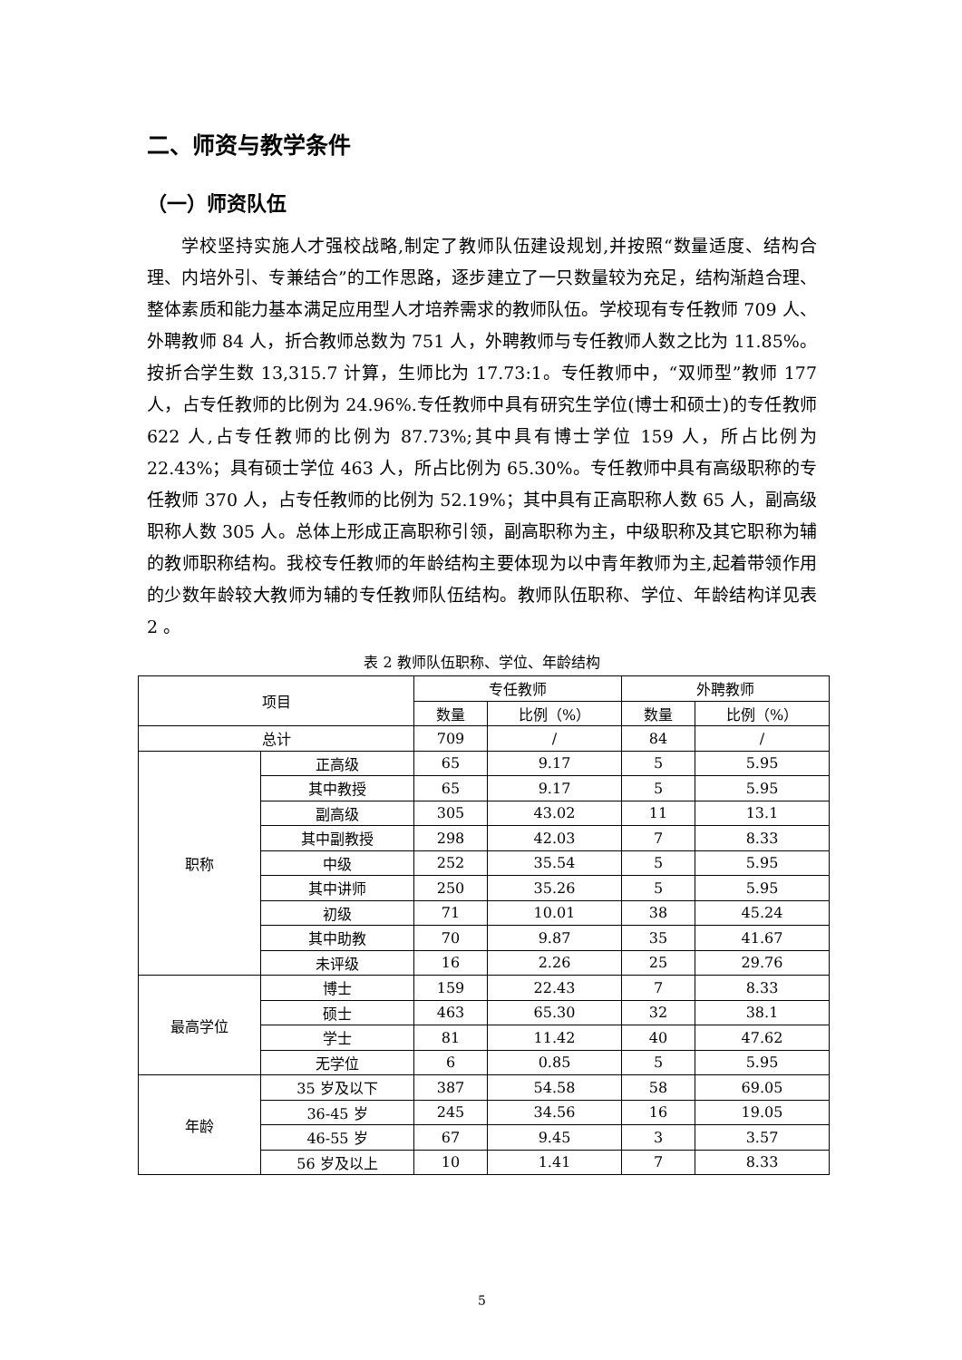二、师资与教学条件
（一）师资队伍
学校坚持实施人才强校战略,制定了教师队伍建设规划,并按照“数量适度、结构合理、内培外引、专兼结合”的工作思路，逐步建立了一只数量较为充足，结构渐趋合理、整体素质和能力基本满足应用型人才培养需求的教师队伍。学校现有专任教师 709 人、外聘教师 84 人，折合教师总数为 751 人，外聘教师与专任教师人数之比为 11.85%。按折合学生数 13,315.7 计算，生师比为 17.73:1。专任教师中，“双师型”教师 177 人，占专任教师的比例为 24.96%.专任教师中具有研究生学位(博士和硕士)的专任教师 622 人,占专任教师的比例为 87.73%;其中具有博士学位 159 人，所占比例为 22.43%；具有硕士学位 463 人，所占比例为 65.30%。专任教师中具有高级职称的专任教师 370 人，占专任教师的比例为 52.19%；其中具有正高职称人数 65 人，副高级职称人数 305 人。总体上形成正高职称引领，副高职称为主，中级职称及其它职称为辅的教师职称结构。我校专任教师的年龄结构主要体现为以中青年教师为主,起着带领作用的少数年龄较大教师为辅的专任教师队伍结构。教师队伍职称、学位、年龄结构详见表 2 。
表 2 教师队伍职称、学位、年龄结构
| 项目 | | 专任教师 | | 外聘教师 | |
| --- | --- | --- | --- | --- | --- |
| | | 数量 | 比例（%） | 数量 | 比例（%） |
| 总计 | | 709 | / | 84 | / |
| 职称 | 正高级 | 65 | 9.17 | 5 | 5.95 |
| | 其中教授 | 65 | 9.17 | 5 | 5.95 |
| | 副高级 | 305 | 43.02 | 11 | 13.1 |
| | 其中副教授 | 298 | 42.03 | 7 | 8.33 |
| | 中级 | 252 | 35.54 | 5 | 5.95 |
| | 其中讲师 | 250 | 35.26 | 5 | 5.95 |
| | 初级 | 71 | 10.01 | 38 | 45.24 |
| | 其中助教 | 70 | 9.87 | 35 | 41.67 |
| | 未评级 | 16 | 2.26 | 25 | 29.76 |
| 最高学位 | 博士 | 159 | 22.43 | 7 | 8.33 |
| | 硕士 | 463 | 65.30 | 32 | 38.1 |
| | 学士 | 81 | 11.42 | 40 | 47.62 |
| | 无学位 | 6 | 0.85 | 5 | 5.95 |
| 年龄 | 35 岁及以下 | 387 | 54.58 | 58 | 69.05 |
| | 36-45 岁 | 245 | 34.56 | 16 | 19.05 |
| | 46-55 岁 | 67 | 9.45 | 3 | 3.57 |
| | 56 岁及以上 | 10 | 1.41 | 7 | 8.33 |
5